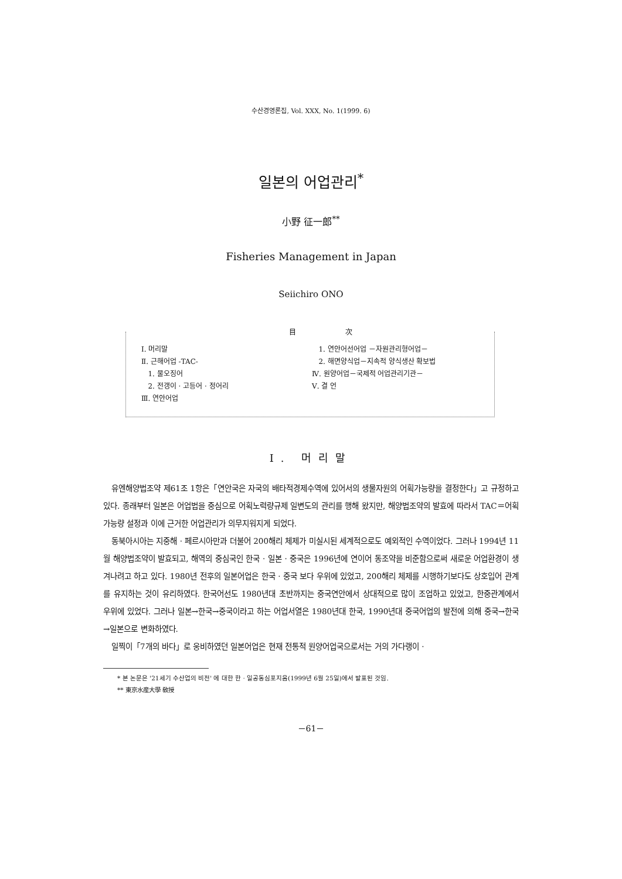수산경영론집, Vol. XXX, No. 1(1999. 6)
일본의 어업관리<sup>*</sup>
小野 征一郎<sup>**</sup>
Fisheries Management in Japan
Seiichiro ONO
目 次
Ⅰ. 머리말
Ⅱ. 근해어업 -TAC-
1. 물오징어
2. 전갱이 · 고등어 · 정어리
Ⅲ. 연안어업
1. 연안어선어업 －자원관리형어업－
2. 해면양식업－지속적 양식생산 확보법
Ⅳ. 원양어업－국제적 어업관리기관－
Ⅴ. 결 언
Ⅰ. 머리말
유엔해양법조약 제61조 1항은「연안국은 자국의 배타적경제수역에 있어서의 생물자원의 어획가능량을 결정한다」고 규정하고 있다. 종래부터 일본은 어업법을 중심으로 어획노력량규제 일변도의 관리를 행해 왔지만, 해양법조약의 발효에 따라서 TAC＝어획가능량 설정과 이에 근거한 어업관리가 의무지워지게 되었다.
동북아시아는 지중해 · 페르시아만과 더불어 200해리 체제가 미실시된 세계적으로도 예외적인 수역이었다. 그러나 1994년 11월 해양법조약이 발효되고, 해역의 중심국인 한국 · 일본 · 중국은 1996년에 연이어 동조약을 비준함으로써 새로운 어업환경이 생겨나려고 하고 있다. 1980년 전후의 일본어업은 한국 · 중국 보다 우위에 있었고, 200해리 체제를 시행하기보다도 상호입어 관계를 유지하는 것이 유리하였다. 한국어선도 1980년대 초반까지는 중국연안에서 상대적으로 많이 조업하고 있었고, 한중관계에서 우위에 있었다. 그러나 일본→한국→중국이라고 하는 어업서열은 1980년대 한국, 1990년대 중국어업의 발전에 의해 중국→한국→일본으로 변화하였다.
일찍이「7개의 바다」로 웅비하였던 일본어업은 현재 전통적 원양어업국으로서는 거의 가다랭이 ·
* 본 논문은 '21세기 수산업의 비전' 에 대한 한 · 일공동심포지움(1999년 6월 25일)에서 발표된 것임.
** 東京水産大學 敎授
－61－